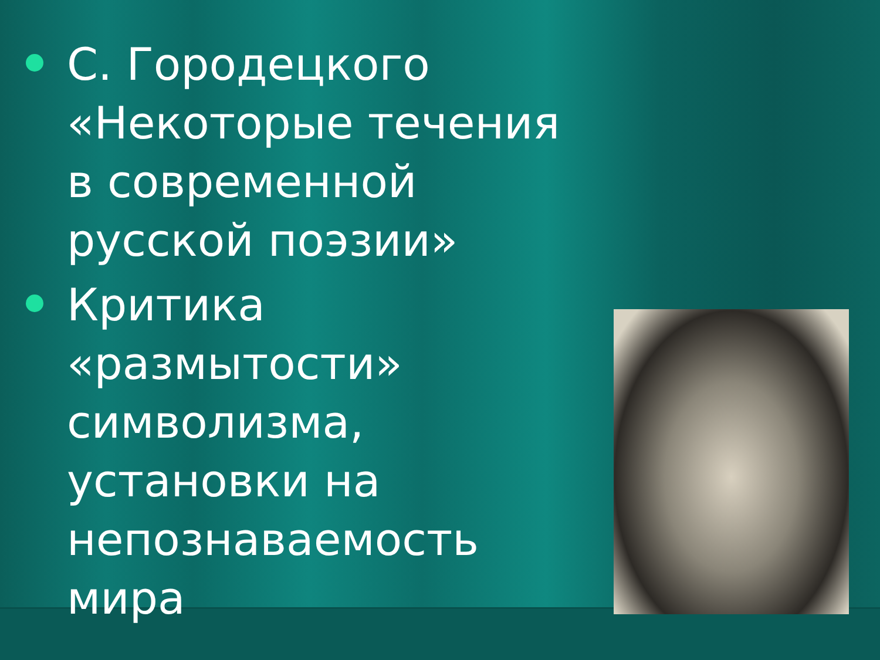С. Городецкого «Некоторые течения в современной русской поэзии»
Критика «размытости» символизма, установки на непознаваемость мира